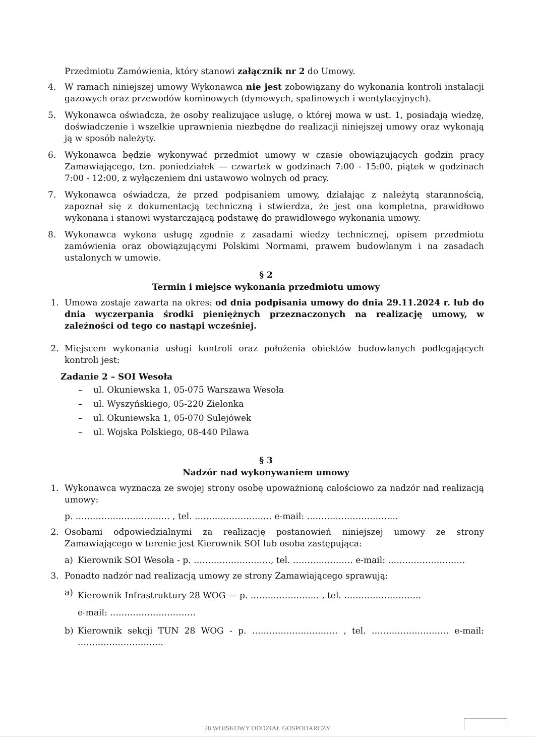Przedmiotu Zamówienia, który stanowi załącznik nr 2 do Umowy.
4. W ramach niniejszej umowy Wykonawca nie jest zobowiązany do wykonania kontroli instalacji gazowych oraz przewodów kominowych (dymowych, spalinowych i wentylacyjnych).
5. Wykonawca oświadcza, że osoby realizujące usługę, o której mowa w ust. 1, posiadają wiedzę, doświadczenie i wszelkie uprawnienia niezbędne do realizacji niniejszej umowy oraz wykonają ją w sposób należyty.
6. Wykonawca będzie wykonywać przedmiot umowy w czasie obowiązujących godzin pracy Zamawiającego, tzn. poniedziałek — czwartek w godzinach 7:00 - 15:00, piątek w godzinach 7:00 - 12:00, z wyłączeniem dni ustawowo wolnych od pracy.
7. Wykonawca oświadcza, że przed podpisaniem umowy, działając z należytą starannością, zapoznał się z dokumentacją techniczną i stwierdza, że jest ona kompletna, prawidłowo wykonana i stanowi wystarczającą podstawę do prawidłowego wykonania umowy.
8. Wykonawca wykona usługę zgodnie z zasadami wiedzy technicznej, opisem przedmiotu zamówienia oraz obowiązującymi Polskimi Normami, prawem budowlanym i na zasadach ustalonych w umowie.
§ 2
Termin i miejsce wykonania przedmiotu umowy
1. Umowa zostaje zawarta na okres: od dnia podpisania umowy do dnia 29.11.2024 r. lub do dnia wyczerpania środki pieniężnych przeznaczonych na realizację umowy, w zależności od tego co nastąpi wcześniej.
2. Miejscem wykonania usługi kontroli oraz położenia obiektów budowlanych podlegających kontroli jest:
Zadanie 2 – SOI Wesoła
– ul. Okuniewska 1, 05-075 Warszawa Wesoła
– ul. Wyszyńskiego, 05-220 Zielonka
– ul. Okuniewska 1, 05-070 Sulejówek
– ul. Wojska Polskiego, 08-440 Pilawa
§ 3
Nadzór nad wykonywaniem umowy
1. Wykonawca wyznacza ze swojej strony osobę upoważnioną całościowo za nadzór nad realizacją umowy:
p. …………………………… , tel. ……………………… e-mail: …………………………..
2. Osobami odpowiedzialnymi za realizację postanowień niniejszej umowy ze strony Zamawiającego w terenie jest Kierownik SOI lub osoba zastępująca:
a) Kierownik SOI Wesoła - p. ………………………, tel. ………………… e-mail: ………………………
3. Ponadto nadzór nad realizacją umowy ze strony Zamawiającego sprawują:
a) Kierownik Infrastruktury 28 WOG — p. …………………… , tel. ………………………
e-mail: …………………………
b) Kierownik sekcji TUN 28 WOG - p. ………………………… , tel. ……………………… e-mail: …………………………
28 WOJSKOWY ODDZIAŁ GOSPODARCZY